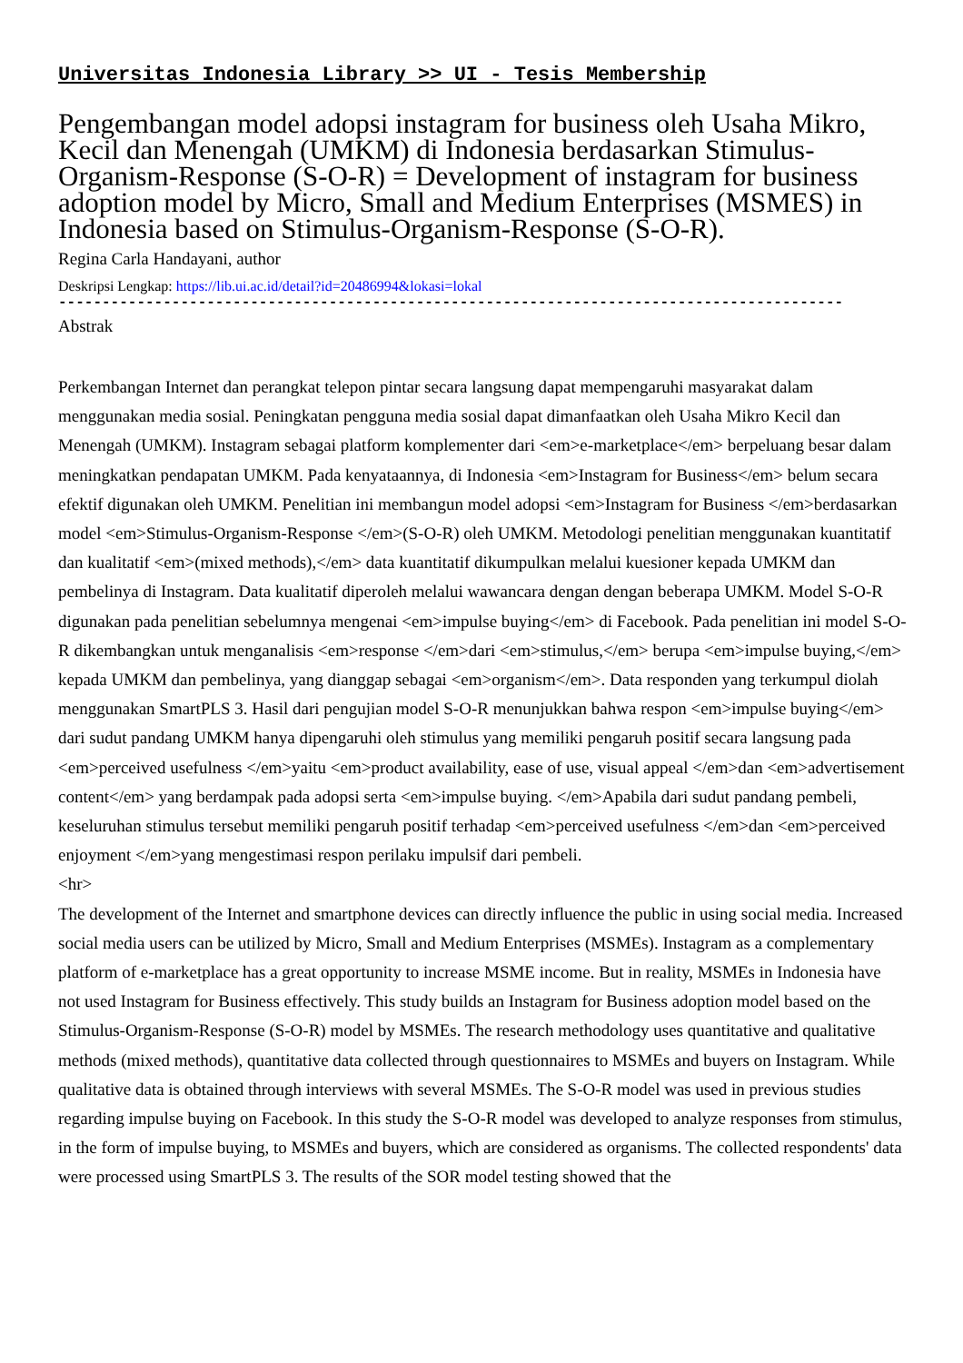Universitas Indonesia Library >> UI - Tesis Membership
Pengembangan model adopsi instagram for business oleh Usaha Mikro, Kecil dan Menengah (UMKM) di Indonesia berdasarkan Stimulus-Organism-Response (S-O-R) = Development of instagram for business adoption model by Micro, Small and Medium Enterprises (MSMES) in Indonesia based on Stimulus-Organism-Response (S-O-R).
Regina Carla Handayani, author
Deskripsi Lengkap: https://lib.ui.ac.id/detail?id=20486994&lokasi=lokal
------------------------------------------------------------------------------------------
Abstrak
Perkembangan Internet dan perangkat telepon pintar secara langsung dapat mempengaruhi masyarakat dalam menggunakan media sosial. Peningkatan pengguna media sosial dapat dimanfaatkan oleh Usaha Mikro Kecil dan Menengah (UMKM). Instagram sebagai platform komplementer dari <em>e-marketplace</em> berpeluang besar dalam meningkatkan pendapatan UMKM. Pada kenyataannya, di Indonesia <em>Instagram for Business</em> belum secara efektif digunakan oleh UMKM. Penelitian ini membangun model adopsi <em>Instagram for Business </em>berdasarkan model <em>Stimulus-Organism-Response </em>(S-O-R) oleh UMKM. Metodologi penelitian menggunakan kuantitatif dan kualitatif <em>(mixed methods),</em> data kuantitatif dikumpulkan melalui kuesioner kepada UMKM dan pembelinya di Instagram. Data kualitatif diperoleh melalui wawancara dengan dengan beberapa UMKM. Model S-O-R digunakan pada penelitian sebelumnya mengenai <em>impulse buying</em> di Facebook. Pada penelitian ini model S-O-R dikembangkan untuk menganalisis <em>response </em>dari <em>stimulus,</em> berupa <em>impulse buying,</em> kepada UMKM dan pembelinya, yang dianggap sebagai <em>organism</em>. Data responden yang terkumpul diolah menggunakan SmartPLS 3. Hasil dari pengujian model S-O-R menunjukkan bahwa respon <em>impulse buying</em> dari sudut pandang UMKM hanya dipengaruhi oleh stimulus yang memiliki pengaruh positif secara langsung pada <em>perceived usefulness </em>yaitu <em>product availability, ease of use, visual appeal </em>dan <em>advertisement content</em> yang berdampak pada adopsi serta <em>impulse buying. </em>Apabila dari sudut pandang pembeli, keseluruhan stimulus tersebut memiliki pengaruh positif terhadap <em>perceived usefulness </em>dan <em>perceived enjoyment </em>yang mengestimasi respon perilaku impulsif dari pembeli.
<hr>
The development of the Internet and smartphone devices can directly influence the public in using social media. Increased social media users can be utilized by Micro, Small and Medium Enterprises (MSMEs). Instagram as a complementary platform of e-marketplace has a great opportunity to increase MSME income. But in reality, MSMEs in Indonesia have not used Instagram for Business effectively. This study builds an Instagram for Business adoption model based on the Stimulus-Organism-Response (S-O-R) model by MSMEs. The research methodology uses quantitative and qualitative methods (mixed methods), quantitative data collected through questionnaires to MSMEs and buyers on Instagram. While qualitative data is obtained through interviews with several MSMEs. The S-O-R model was used in previous studies regarding impulse buying on Facebook. In this study the S-O-R model was developed to analyze responses from stimulus, in the form of impulse buying, to MSMEs and buyers, which are considered as organisms. The collected respondents' data were processed using SmartPLS 3. The results of the SOR model testing showed that the